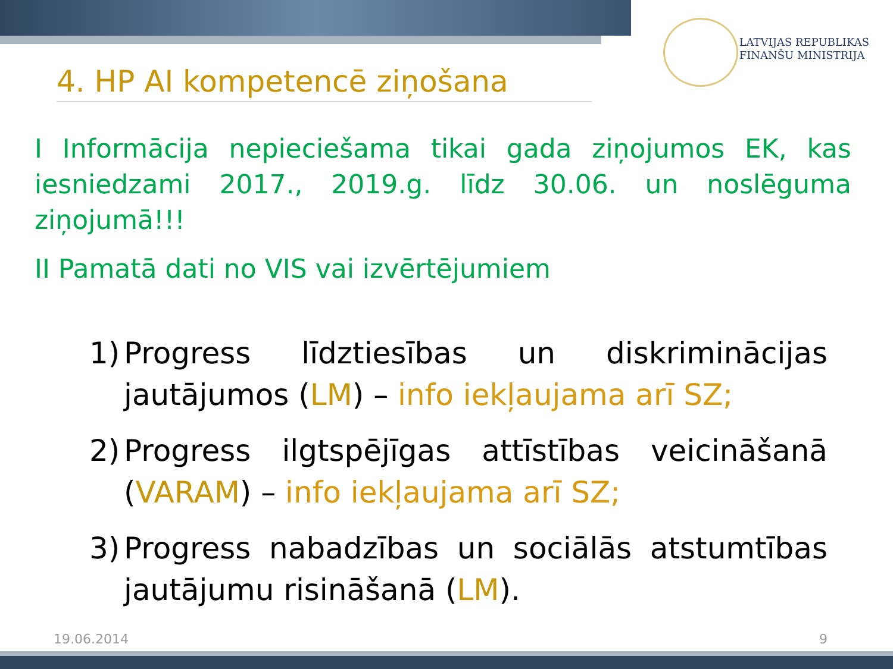LATVIJAS REPUBLIKAS
FINANŠU MINISTRIJA
4. HP AI kompetencē ziņošana
I Informācija nepieciešama tikai gada ziņojumos EK, kas iesniedzami 2017., 2019.g. līdz 30.06. un noslēguma ziņojumā!!!
II Pamatā dati no VIS vai izvērtējumiem
1)
Progress līdztiesības un diskriminācijas jautājumos (LM) – info iekļaujama arī SZ;
2)
Progress ilgtspējīgas attīstības veicināšanā (VARAM) – info iekļaujama arī SZ;
3)
Progress nabadzības un sociālās atstumtības jautājumu risināšanā (LM).
19.06.2014 9